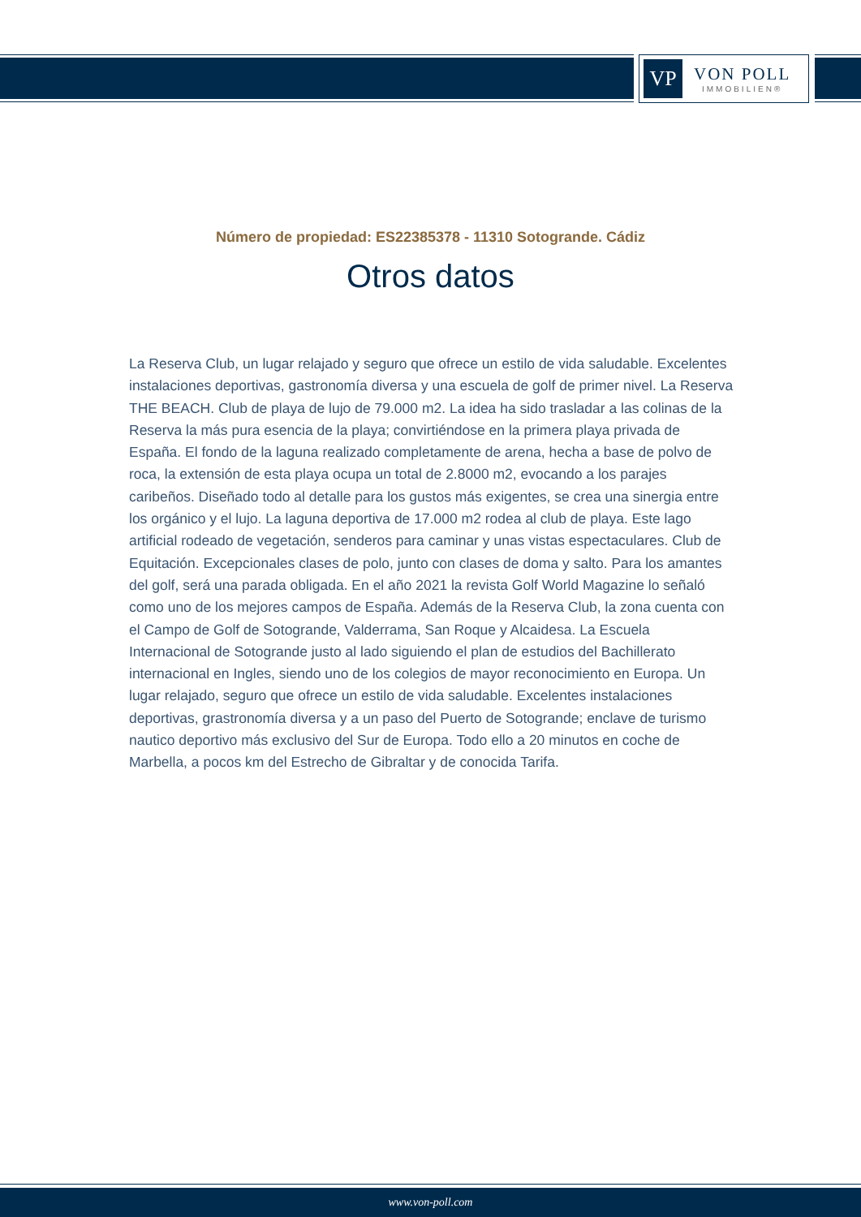VP
VON POLL
IMMOBILIEN®
Número de propiedad: ES22385378 - 11310 Sotogrande. Cádiz
Otros datos
La Reserva Club, un lugar relajado y seguro que ofrece un estilo de vida saludable. Excelentes instalaciones deportivas, gastronomía diversa y una escuela de golf de primer nivel. La Reserva THE BEACH. Club de playa de lujo de 79.000 m2. La idea ha sido trasladar a las colinas de la Reserva la más pura esencia de la playa; convirtiéndose en la primera playa privada de España. El fondo de la laguna realizado completamente de arena, hecha a base de polvo de roca, la extensión de esta playa ocupa un total de 2.8000 m2, evocando a los parajes caribeños. Diseñado todo al detalle para los gustos más exigentes, se crea una sinergia entre los orgánico y el lujo. La laguna deportiva de 17.000 m2 rodea al club de playa. Este lago artificial rodeado de vegetación, senderos para caminar y unas vistas espectaculares. Club de Equitación. Excepcionales clases de polo, junto con clases de doma y salto. Para los amantes del golf, será una parada obligada. En el año 2021 la revista Golf World Magazine lo señaló como uno de los mejores campos de España. Además de la Reserva Club, la zona cuenta con el Campo de Golf de Sotogrande, Valderrama, San Roque y Alcaidesa. La Escuela Internacional de Sotogrande justo al lado siguiendo el plan de estudios del Bachillerato internacional en Ingles, siendo uno de los colegios de mayor reconocimiento en Europa. Un lugar relajado, seguro que ofrece un estilo de vida saludable. Excelentes instalaciones deportivas, grastronomía diversa y a un paso del Puerto de Sotogrande; enclave de turismo nautico deportivo más exclusivo del Sur de Europa. Todo ello a 20 minutos en coche de Marbella, a pocos km del Estrecho de Gibraltar y de conocida Tarifa.
www.von-poll.com